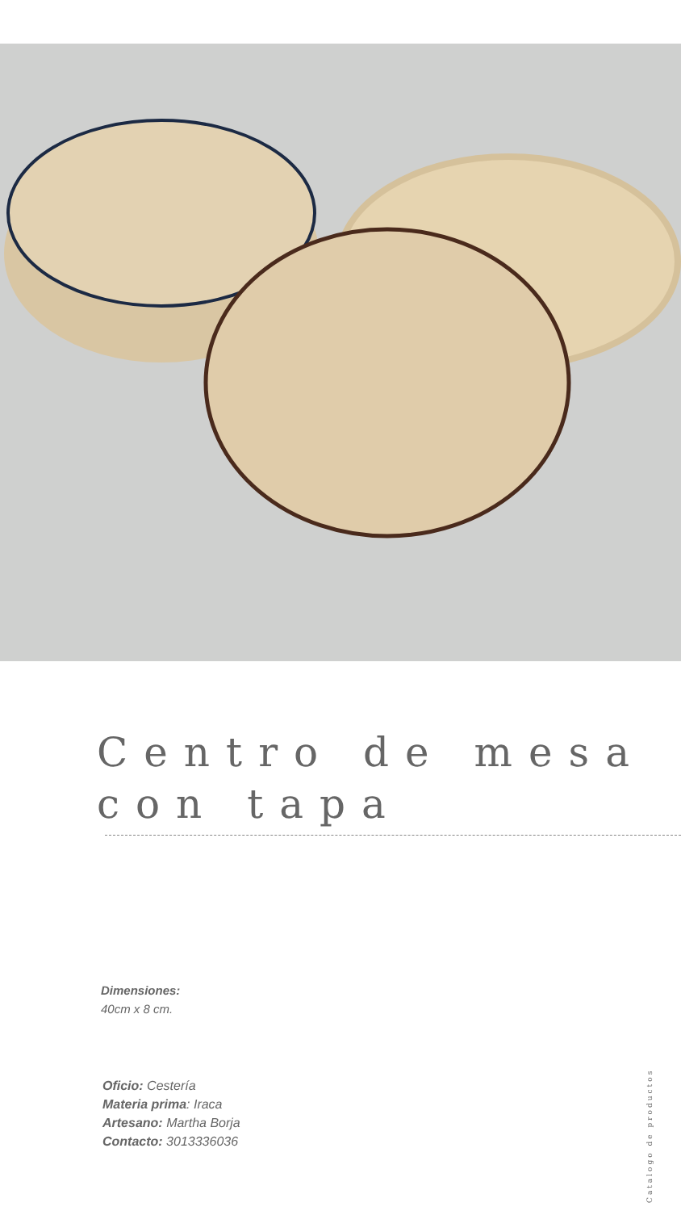Centro de mesa
con tapa
Dimensiones:
40cm x 8 cm.
Oficio: Cestería
Materia prima: Iraca
Artesano: Martha Borja
Contacto: 3013336036
Catalogo de productos